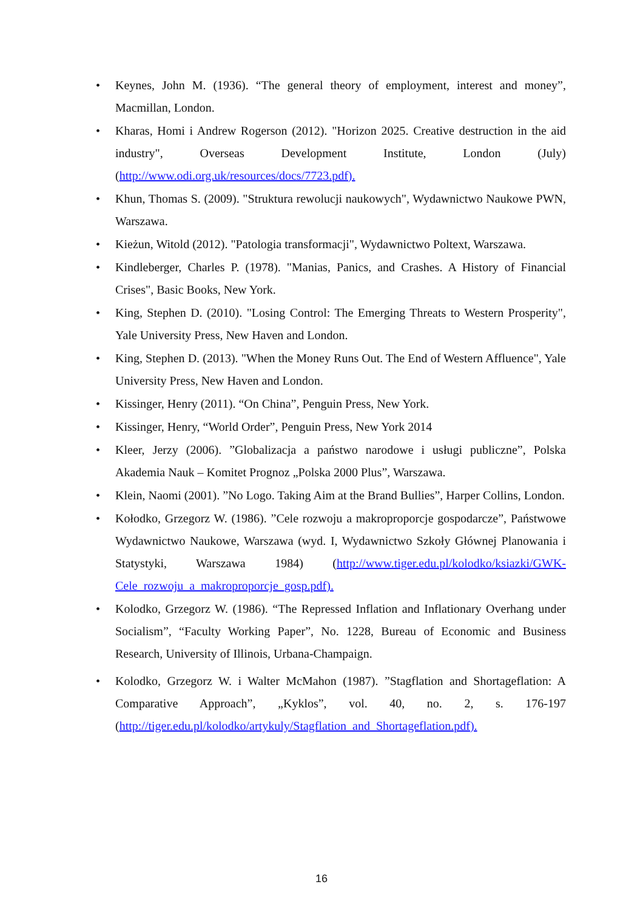• Keynes, John M. (1936). “The general theory of employment, interest and money”, Macmillan, London.
• Kharas, Homi i Andrew Rogerson (2012). "Horizon 2025. Creative destruction in the aid industry", Overseas Development Institute, London (July) (http://www.odi.org.uk/resources/docs/7723.pdf).
• Khun, Thomas S. (2009). "Struktura rewolucji naukowych", Wydawnictwo Naukowe PWN, Warszawa.
• Kieżun, Witold (2012). "Patologia transformacji", Wydawnictwo Poltext, Warszawa.
• Kindleberger, Charles P. (1978). "Manias, Panics, and Crashes. A History of Financial Crises", Basic Books, New York.
• King, Stephen D. (2010). "Losing Control: The Emerging Threats to Western Prosperity", Yale University Press, New Haven and London.
• King, Stephen D. (2013). "When the Money Runs Out. The End of Western Affluence", Yale University Press, New Haven and London.
• Kissinger, Henry (2011). “On China”, Penguin Press, New York.
• Kissinger, Henry, “World Order”, Penguin Press, New York 2014
• Kleer, Jerzy (2006). ”Globalizacja a państwo narodowe i usługi publiczne”, Polska Akademia Nauk – Komitet Prognoz „Polska 2000 Plus”, Warszawa.
• Klein, Naomi (2001). ”No Logo. Taking Aim at the Brand Bullies”, Harper Collins, London.
• Kołodko, Grzegorz W. (1986). ”Cele rozwoju a makroproporcje gospodarcze”, Państwowe Wydawnictwo Naukowe, Warszawa (wyd. I, Wydawnictwo Szkoły Głównej Planowania i Statystyki, Warszawa 1984) (http://www.tiger.edu.pl/kolodko/ksiazki/GWK-Cele_rozwoju_a_makroproporcje_gosp.pdf).
• Kolodko, Grzegorz W. (1986). “The Repressed Inflation and Inflationary Overhang under Socialism”, “Faculty Working Paper”, No. 1228, Bureau of Economic and Business Research, University of Illinois, Urbana-Champaign.
• Kolodko, Grzegorz W. i Walter McMahon (1987). ”Stagflation and Shortageflation: A Comparative Approach”, „Kyklos”, vol. 40, no. 2, s. 176-197 (http://tiger.edu.pl/kolodko/artykuly/Stagflation_and_Shortageflation.pdf).
16